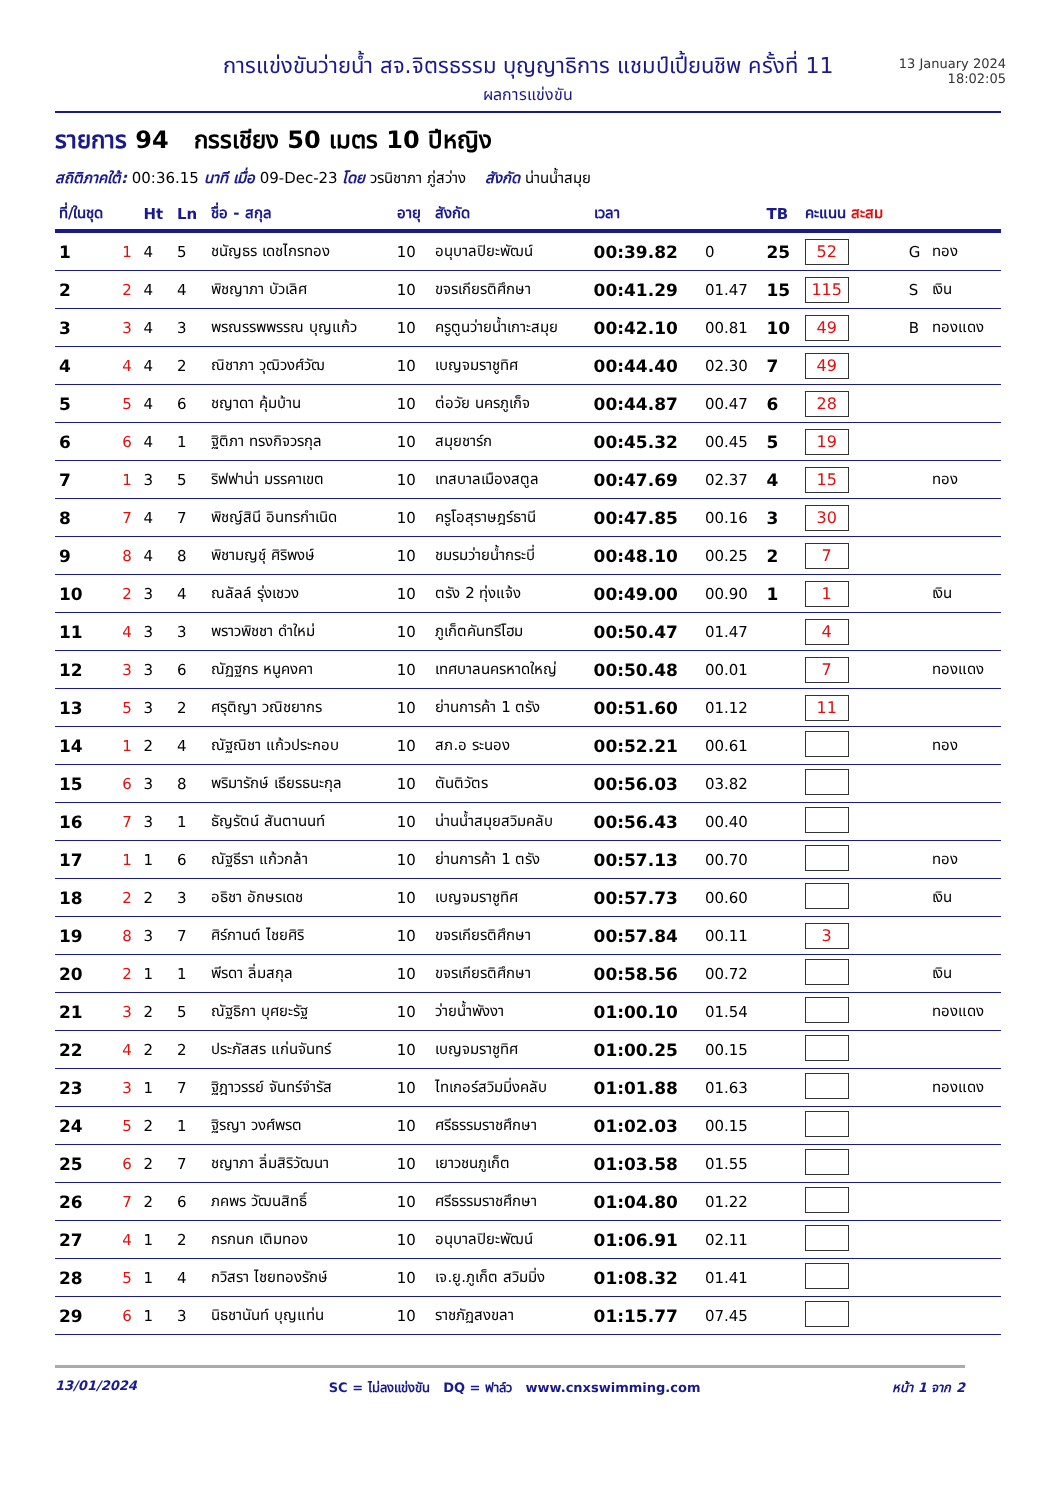การแข่งขันว่ายน้ำ สจ.จิตรธรรม บุญญาธิการ แชมป์เปี้ยนชิพ ครั้งที่ 11
ผลการแข่งขัน
13 January 2024
18:02:05
รายการ 94 กรรเชียง 50 เมตร 10 ปีหญิง
สถิติภาคใต้: 00:36.15 นาที เมื่อ 09-Dec-23 โดย วรนิชาภา ภู่สว่าง สังกัด น่านน้ำสมุย
| ที่/ในชุด | | Ht | Ln | ชื่อ - สกุล | อายุ | สังกัด | เวลา | | TB | คะแนน สะสม | | |
| --- | --- | --- | --- | --- | --- | --- | --- | --- | --- | --- | --- | --- |
| 1 | 1 | 4 | 5 | ชนัญธร เดชไกรทอง | 10 | อนุบาลปิยะพัฒน์ | 00:39.82 | 0 | 25 | 52 | G | ทอง |
| 2 | 2 | 4 | 4 | พิชญาภา บัวเลิศ | 10 | ขจรเกียรติศึกษา | 00:41.29 | 01.47 | 15 | 115 | S | เงิน |
| 3 | 3 | 4 | 3 | พรณรรพพรรณ บุญแก้ว | 10 | ครูตูนว่ายน้ำเกาะสมุย | 00:42.10 | 00.81 | 10 | 49 | B | ทองแดง |
| 4 | 4 | 4 | 2 | ณิชาภา วุฒิวงศ์วัฒ | 10 | เบญจมราชูทิศ | 00:44.40 | 02.30 | 7 | 49 | | |
| 5 | 5 | 4 | 6 | ชญาดา คุ้มบ้าน | 10 | ต่อวัย นครภูเก็จ | 00:44.87 | 00.47 | 6 | 28 | | |
| 6 | 6 | 4 | 1 | ฐิติภา ทรงกิจวรกุล | 10 | สมุยชาร์ก | 00:45.32 | 00.45 | 5 | 19 | | |
| 7 | 1 | 3 | 5 | ริฟฟาน่า มรรคาเขต | 10 | เทสบาลเมืองสตูล | 00:47.69 | 02.37 | 4 | 15 | | ทอง |
| 8 | 7 | 4 | 7 | พิชญ์สินี อินทรกำเนิด | 10 | ครูโอสุราษฎร์ธานี | 00:47.85 | 00.16 | 3 | 30 | | |
| 9 | 8 | 4 | 8 | พิชามญชุ์ ศิริพงษ์ | 10 | ชมรมว่ายน้ำกระบี่ | 00:48.10 | 00.25 | 2 | 7 | | |
| 10 | 2 | 3 | 4 | ณลัลล์ รุ่งเชวง | 10 | ตรัง 2 ทุ่งแจ้ง | 00:49.00 | 00.90 | 1 | 1 | | เงิน |
| 11 | 4 | 3 | 3 | พราวพิชชา ดำใหม่ | 10 | ภูเก็ตคันทรีโฮม | 00:50.47 | 01.47 | | 4 | | |
| 12 | 3 | 3 | 6 | ณัฏฐกร หนูคงคา | 10 | เทศบาลนครหาดใหญ่ | 00:50.48 | 00.01 | | 7 | | ทองแดง |
| 13 | 5 | 3 | 2 | ศรุติญา วณิชยากร | 10 | ย่านการค้า 1 ตรัง | 00:51.60 | 01.12 | | 11 | | |
| 14 | 1 | 2 | 4 | ณัฐณิชา แก้วประกอบ | 10 | สภ.อ ระนอง | 00:52.21 | 00.61 | | | | ทอง |
| 15 | 6 | 3 | 8 | พริมารักษ์ เธียรธนะกุล | 10 | ตันติวัตร | 00:56.03 | 03.82 | | | | |
| 16 | 7 | 3 | 1 | ธัญรัตน์ สันตานนท์ | 10 | น่านน้ำสมุยสวิมคลับ | 00:56.43 | 00.40 | | | | |
| 17 | 1 | 1 | 6 | ณัฐธีรา แก้วกล้า | 10 | ย่านการค้า 1 ตรัง | 00:57.13 | 00.70 | | | | ทอง |
| 18 | 2 | 2 | 3 | อธิชา อักษรเดช | 10 | เบญจมราชูทิศ | 00:57.73 | 00.60 | | | | เงิน |
| 19 | 8 | 3 | 7 | ศิร์กานต์ ไชยศิริ | 10 | ขจรเกียรติศึกษา | 00:57.84 | 00.11 | | 3 | | |
| 20 | 2 | 1 | 1 | พีรดา ลิ่มสกุล | 10 | ขจรเกียรติศึกษา | 00:58.56 | 00.72 | | | | เงิน |
| 21 | 3 | 2 | 5 | ณัฐธิกา บุศยะรัฐ | 10 | ว่ายน้ำพังงา | 01:00.10 | 01.54 | | | | ทองแดง |
| 22 | 4 | 2 | 2 | ประภัสสร แก่นจันทร์ | 10 | เบญจมราชูทิศ | 01:00.25 | 00.15 | | | | |
| 23 | 3 | 1 | 7 | ฐิฎาวรรย์ จันทร์จำรัส | 10 | ไทเกอร์สวิมมิ่งคลับ | 01:01.88 | 01.63 | | | | ทองแดง |
| 24 | 5 | 2 | 1 | ฐิรญา วงศ์พรต | 10 | ศรีธรรมราชศึกษา | 01:02.03 | 00.15 | | | | |
| 25 | 6 | 2 | 7 | ชญาภา ลิ่มสิริวัฒนา | 10 | เยาวชนภูเก็ต | 01:03.58 | 01.55 | | | | |
| 26 | 7 | 2 | 6 | ภคพร วัฒนสิทธิ์ | 10 | ศรีธรรมราชศึกษา | 01:04.80 | 01.22 | | | | |
| 27 | 4 | 1 | 2 | กรกนก เติมทอง | 10 | อนุบาลปิยะพัฒน์ | 01:06.91 | 02.11 | | | | |
| 28 | 5 | 1 | 4 | กวิสรา ไชยทองรักษ์ | 10 | เจ.ยู.ภูเก็ต สวิมมิ่ง | 01:08.32 | 01.41 | | | | |
| 29 | 6 | 1 | 3 | นิธชานันท์ บุญแท่น | 10 | ราชภัฏสงขลา | 01:15.77 | 07.45 | | | | |
13/01/2024 SC = ไม่ลงแข่งขัน DQ = ฟาล์ว www.cnxswimming.com หน้า 1 จาก 2